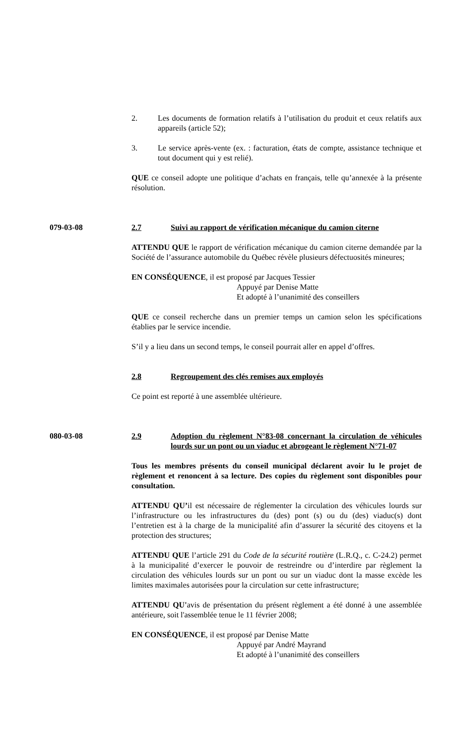2. Les documents de formation relatifs à l’utilisation du produit et ceux relatifs aux appareils (article 52);
3. Le service après-vente (ex. : facturation, états de compte, assistance technique et tout document qui y est relié).
QUE ce conseil adopte une politique d’achats en français, telle qu’annexée à la présente résolution.
079-03-08 2.7 Suivi au rapport de vérification mécanique du camion citerne
ATTENDU QUE le rapport de vérification mécanique du camion citerne demandée par la Société de l’assurance automobile du Québec révèle plusieurs défectuosités mineures;
EN CONSÉQUENCE, il est proposé par Jacques Tessier
Appuyé par Denise Matte
Et adopté à l’unanimité des conseillers
QUE ce conseil recherche dans un premier temps un camion selon les spécifications établies par le service incendie.
S’il y a lieu dans un second temps, le conseil pourrait aller en appel d’offres.
2.8 Regroupement des clés remises aux employés
Ce point est reporté à une assemblée ultérieure.
080-03-08 2.9 Adoption du règlement N°83-08 concernant la circulation de véhicules lourds sur un pont ou un viaduc et abrogeant le règlement N°71-07
Tous les membres présents du conseil municipal déclarent avoir lu le projet de règlement et renoncent à sa lecture. Des copies du règlement sont disponibles pour consultation.
ATTENDU QU’il est nécessaire de réglementer la circulation des véhicules lourds sur l’infrastructure ou les infrastructures du (des) pont (s) ou du (des) viaduc(s) dont l’entretien est à la charge de la municipalité afin d’assurer la sécurité des citoyens et la protection des structures;
ATTENDU QUE l’article 291 du Code de la sécurité routière (L.R.Q., c. C-24.2) permet à la municipalité d’exercer le pouvoir de restreindre ou d’interdire par règlement la circulation des véhicules lourds sur un pont ou sur un viaduc dont la masse excède les limites maximales autorisées pour la circulation sur cette infrastructure;
ATTENDU QU'avis de présentation du présent règlement a été donné à une assemblée antérieure, soit l'assemblée tenue le 11 février 2008;
EN CONSÉQUENCE, il est proposé par Denise Matte
Appuyé par André Mayrand
Et adopté à l’unanimité des conseillers